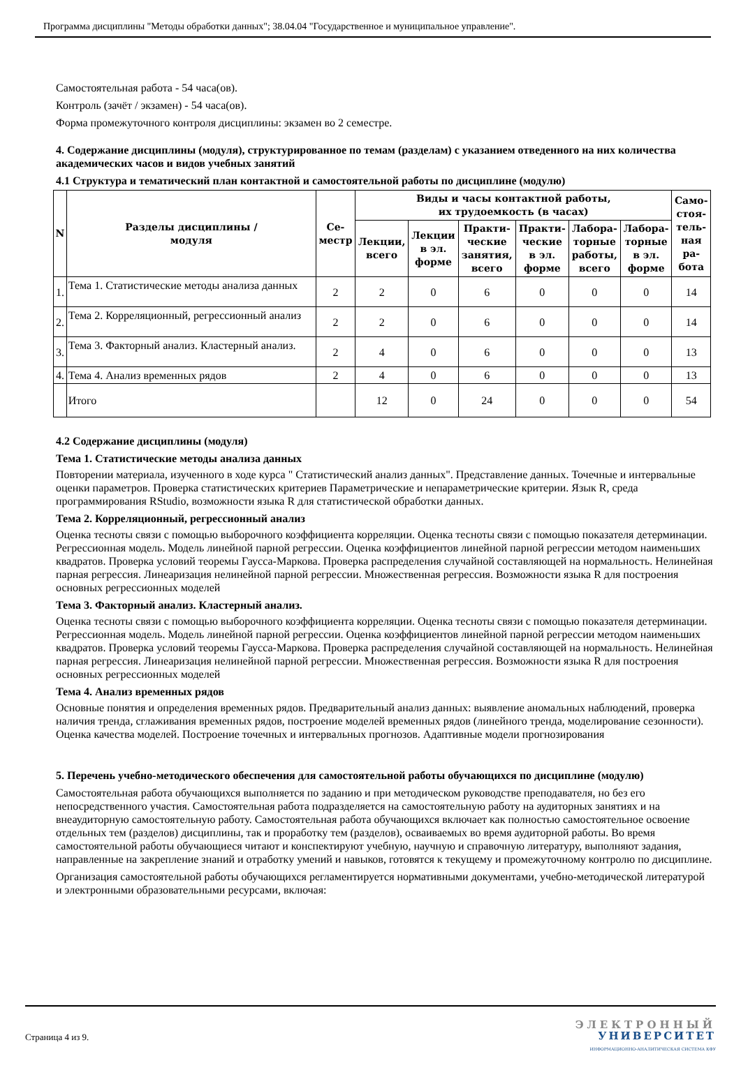Программа дисциплины "Методы обработки данных"; 38.04.04 "Государственное и муниципальное управление".
Самостоятельная работа - 54 часа(ов).
Контроль (зачёт / экзамен) - 54 часа(ов).
Форма промежуточного контроля дисциплины: экзамен во 2 семестре.
4. Содержание дисциплины (модуля), структурированное по темам (разделам) с указанием отведенного на них количества академических часов и видов учебных занятий
4.1 Структура и тематический план контактной и самостоятельной работы по дисциплине (модулю)
| N | Разделы дисциплины / модуля | Се- местр | Виды и часы контактной работы, их трудоемкость (в часах) | | | | | | Само- стоя- тель- ная ра- бота |
| --- | --- | --- | --- | --- | --- | --- | --- | --- | --- |
| | | | Лекции, всего | Лекции в эл. форме | Практи- ческие занятия, всего | Практи- ческие в эл. форме | Лабора- торные работы, всего | Лабора- торные в эл. форме | |
| 1. | Тема 1. Статистические методы анализа данных | 2 | 2 | 0 | 6 | 0 | 0 | 0 | 14 |
| 2. | Тема 2. Корреляционный, регрессионный анализ | 2 | 2 | 0 | 6 | 0 | 0 | 0 | 14 |
| 3. | Тема 3. Факторный анализ. Кластерный анализ. | 2 | 4 | 0 | 6 | 0 | 0 | 0 | 13 |
| 4. | Тема 4. Анализ временных рядов | 2 | 4 | 0 | 6 | 0 | 0 | 0 | 13 |
| | Итого | | 12 | 0 | 24 | 0 | 0 | 0 | 54 |
4.2 Содержание дисциплины (модуля)
Тема 1. Статистические методы анализа данных
Повторении материала, изученного в ходе курса " Статистический анализ данных". Представление данных. Точечные и интервальные оценки параметров. Проверка статистических критериев Параметрические и непараметрические критерии. Язык R, среда программирования RStudio, возможности языка R для статистической обработки данных.
Тема 2. Корреляционный, регрессионный анализ
Оценка тесноты связи с помощью выборочного коэффициента корреляции. Оценка тесноты связи с помощью показателя детерминации. Регрессионная модель. Модель линейной парной регрессии. Оценка коэффициентов линейной парной регрессии методом наименьших квадратов. Проверка условий теоремы Гаусса-Маркова. Проверка распределения случайной составляющей на нормальность. Нелинейная парная регрессия. Линеаризация нелинейной парной регрессии. Множественная регрессия. Возможности языка R для построения основных регрессионных моделей
Тема 3. Факторный анализ. Кластерный анализ.
Оценка тесноты связи с помощью выборочного коэффициента корреляции. Оценка тесноты связи с помощью показателя детерминации. Регрессионная модель. Модель линейной парной регрессии. Оценка коэффициентов линейной парной регрессии методом наименьших квадратов. Проверка условий теоремы Гаусса-Маркова. Проверка распределения случайной составляющей на нормальность. Нелинейная парная регрессия. Линеаризация нелинейной парной регрессии. Множественная регрессия. Возможности языка R для построения основных регрессионных моделей
Тема 4. Анализ временных рядов
Основные понятия и определения временных рядов. Предварительный анализ данных: выявление аномальных наблюдений, проверка наличия тренда, сглаживания временных рядов, построение моделей временных рядов (линейного тренда, моделирование сезонности). Оценка качества моделей. Построение точечных и интервальных прогнозов. Адаптивные модели прогнозирования
5. Перечень учебно-методического обеспечения для самостоятельной работы обучающихся по дисциплине (модулю)
Самостоятельная работа обучающихся выполняется по заданию и при методическом руководстве преподавателя, но без его непосредственного участия. Самостоятельная работа подразделяется на самостоятельную работу на аудиторных занятиях и на внеаудиторную самостоятельную работу. Самостоятельная работа обучающихся включает как полностью самостоятельное освоение отдельных тем (разделов) дисциплины, так и проработку тем (разделов), осваиваемых во время аудиторной работы. Во время самостоятельной работы обучающиеся читают и конспектируют учебную, научную и справочную литературу, выполняют задания, направленные на закрепление знаний и отработку умений и навыков, готовятся к текущему и промежуточному контролю по дисциплине.
Организация самостоятельной работы обучающихся регламентируется нормативными документами, учебно-методической литературой и электронными образовательными ресурсами, включая:
Страница 4 из 9.
ЭЛЕКТРОННЫЙ
УНИВЕРСИТЕТ
ИНФОРМАЦИОННО-АНАЛИТИЧЕСКАЯ СИСТЕМА КФУ